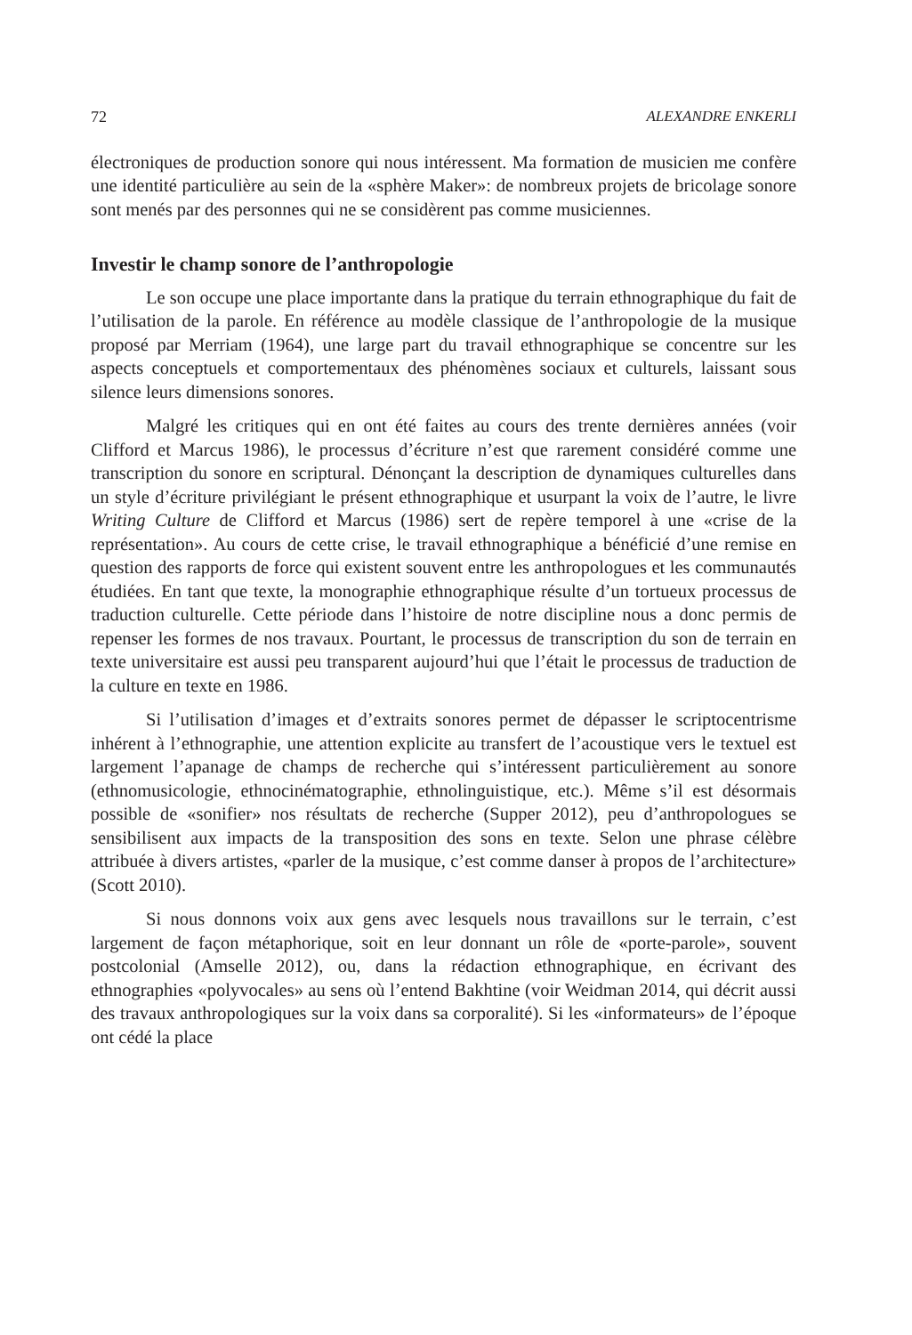72 ALEXANDRE ENKERLI
électroniques de production sonore qui nous intéressent. Ma formation de musicien me confère une identité particulière au sein de la «sphère Maker»: de nombreux projets de bricolage sonore sont menés par des personnes qui ne se considèrent pas comme musiciennes.
Investir le champ sonore de l’anthropologie
Le son occupe une place importante dans la pratique du terrain ethnographique du fait de l’utilisation de la parole. En référence au modèle classique de l’anthropologie de la musique proposé par Merriam (1964), une large part du travail ethnographique se concentre sur les aspects conceptuels et comportementaux des phénomènes sociaux et culturels, laissant sous silence leurs dimensions sonores.
Malgré les critiques qui en ont été faites au cours des trente dernières années (voir Clifford et Marcus 1986), le processus d’écriture n’est que rarement considéré comme une transcription du sonore en scriptural. Dénonçant la description de dynamiques culturelles dans un style d’écriture privilégiant le présent ethnographique et usurpant la voix de l’autre, le livre Writing Culture de Clifford et Marcus (1986) sert de repère temporel à une «crise de la représentation». Au cours de cette crise, le travail ethnographique a bénéficié d’une remise en question des rapports de force qui existent souvent entre les anthropologues et les communautés étudiées. En tant que texte, la monographie ethnographique résulte d’un tortueux processus de traduction culturelle. Cette période dans l’histoire de notre discipline nous a donc permis de repenser les formes de nos travaux. Pourtant, le processus de transcription du son de terrain en texte universitaire est aussi peu transparent aujourd’hui que l’était le processus de traduction de la culture en texte en 1986.
Si l’utilisation d’images et d’extraits sonores permet de dépasser le scriptocentrisme inhérent à l’ethnographie, une attention explicite au transfert de l’acoustique vers le textuel est largement l’apanage de champs de recherche qui s’intéressent particulièrement au sonore (ethnomusicologie, ethnocinématographie, ethnolinguistique, etc.). Même s’il est désormais possible de «sonifier» nos résultats de recherche (Supper 2012), peu d’anthropologues se sensibilisent aux impacts de la transposition des sons en texte. Selon une phrase célèbre attribuée à divers artistes, «parler de la musique, c’est comme danser à propos de l’architecture» (Scott 2010).
Si nous donnons voix aux gens avec lesquels nous travaillons sur le terrain, c’est largement de façon métaphorique, soit en leur donnant un rôle de «porte-parole», souvent postcolonial (Amselle 2012), ou, dans la rédaction ethnographique, en écrivant des ethnographies «polyvocales» au sens où l’entend Bakhtine (voir Weidman 2014, qui décrit aussi des travaux anthropologiques sur la voix dans sa corporalité). Si les «informateurs» de l’époque ont cédé la place